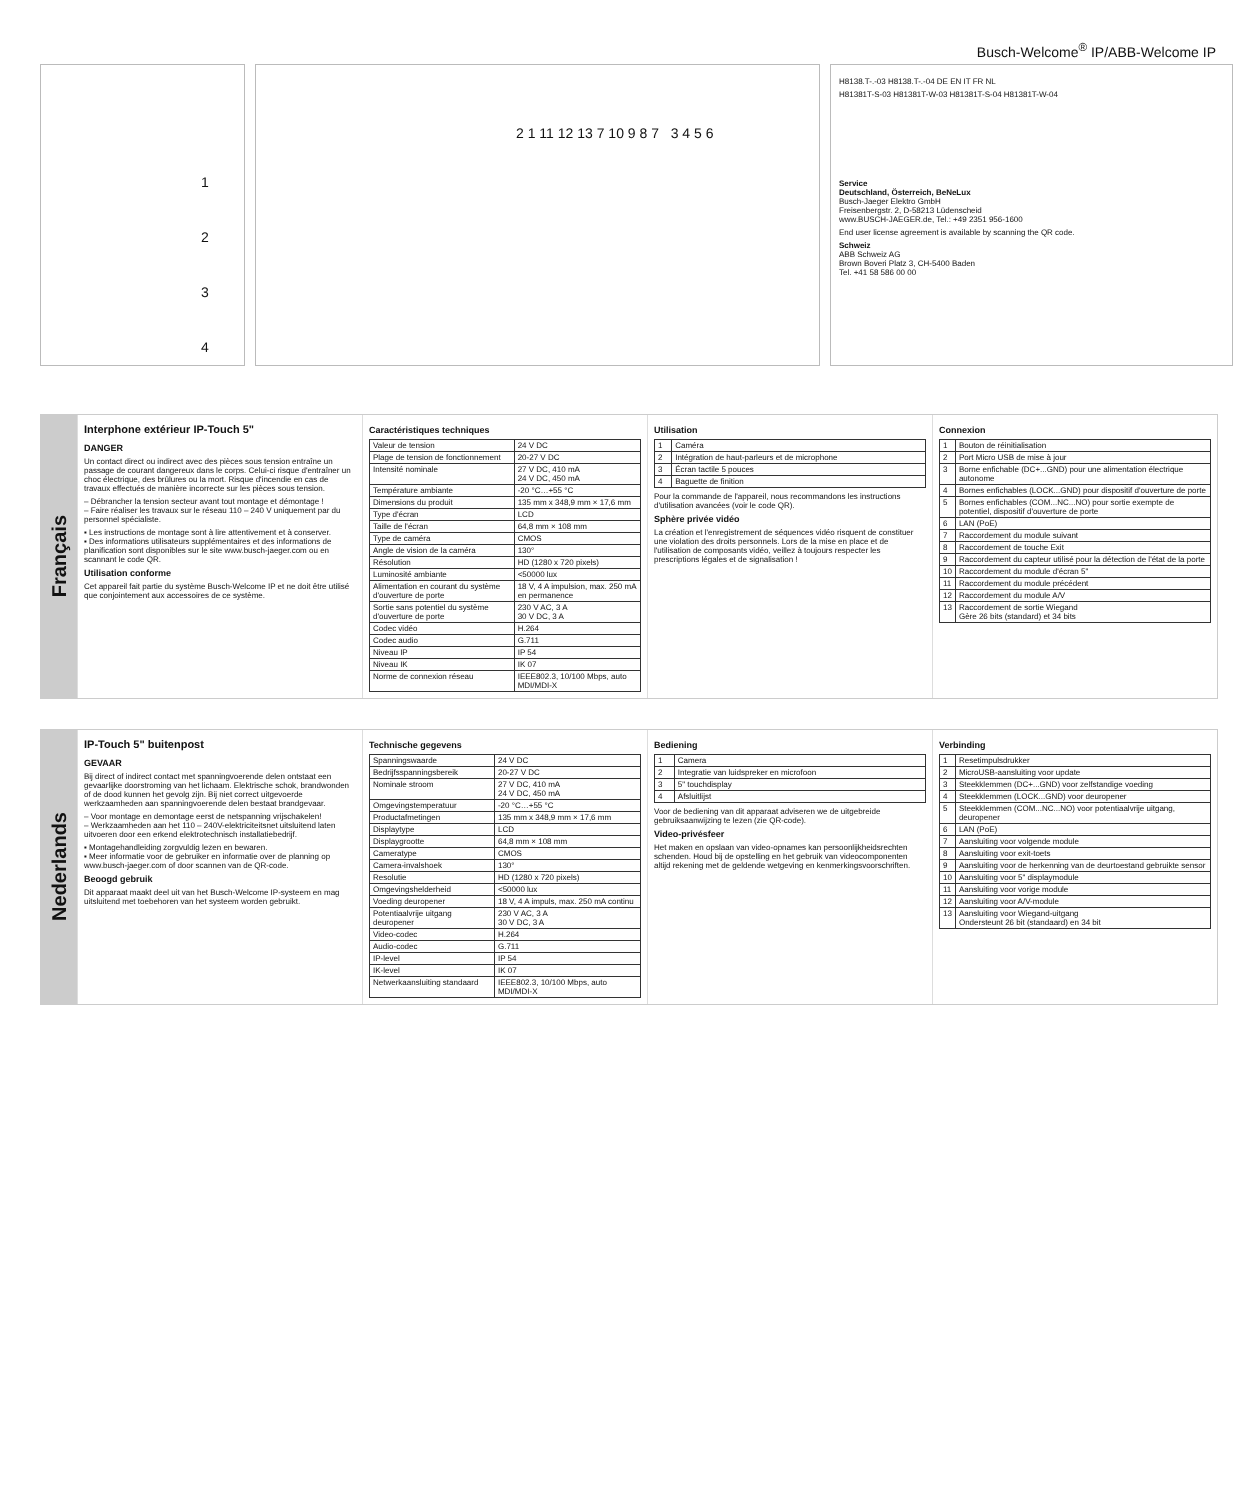Busch-Welcome<sup>®</sup> IP/ABB-Welcome IP
1
2
3
4
2 1 11 12 13 7 10 9 8 7 3 4 5 6
H8138.T-.-03 H8138.T-.-04 DE EN IT FR NL
H81381T-S-03 H81381T-W-03 H81381T-S-04 H81381T-W-04
Service
Deutschland, Österreich, BeNeLux
Busch-Jaeger Elektro GmbH
Freisenbergstr. 2, D-58213 Lüdenscheid
www.BUSCH-JAEGER.de, Tel.: +49 2351 956-1600
End user license agreement is available by scanning the QR code.
Schweiz
ABB Schweiz AG
Brown Boveri Platz 3, CH-5400 Baden
Tel. +41 58 586 00 00
Français
Interphone extérieur IP-Touch 5"
DANGER
Un contact direct ou indirect avec des pièces sous tension entraîne un passage de courant dangereux dans le corps. Celui-ci risque d'entraîner un choc électrique, des brûlures ou la mort. Risque d'incendie en cas de travaux effectués de manière incorrecte sur les pièces sous tension.
– Débrancher la tension secteur avant tout montage et démontage !
– Faire réaliser les travaux sur le réseau 110 – 240 V uniquement par du personnel spécialiste.
▪ Les instructions de montage sont à lire attentivement et à conserver.
▪ Des informations utilisateurs supplémentaires et des informations de planification sont disponibles sur le site www.busch-jaeger.com ou en scannant le code QR.
Utilisation conforme
Cet appareil fait partie du système Busch-Welcome IP et ne doit être utilisé que conjointement aux accessoires de ce système.
Caractéristiques techniques
| Valeur de tension | 24 V DC |
| Plage de tension de fonctionnement | 20-27 V DC |
| Intensité nominale | 27 V DC, 410 mA 24 V DC, 450 mA |
| Température ambiante | -20 °C…+55 °C |
| Dimensions du produit | 135 mm x 348,9 mm × 17,6 mm |
| Type d'écran | LCD |
| Taille de l'écran | 64,8 mm × 108 mm |
| Type de caméra | CMOS |
| Angle de vision de la caméra | 130° |
| Résolution | HD (1280 x 720 pixels) |
| Luminosité ambiante | <50000 lux |
| Alimentation en courant du système d'ouverture de porte | 18 V, 4 A impulsion, max. 250 mA en permanence |
| Sortie sans potentiel du système d'ouverture de porte | 230 V AC, 3 A 30 V DC, 3 A |
| Codec vidéo | H.264 |
| Codec audio | G.711 |
| Niveau IP | IP 54 |
| Niveau IK | IK 07 |
| Norme de connexion réseau | IEEE802.3, 10/100 Mbps, auto MDI/MDI-X |
Utilisation
| 1 | Caméra |
| 2 | Intégration de haut-parleurs et de microphone |
| 3 | Écran tactile 5 pouces |
| 4 | Baguette de finition |
Pour la commande de l'appareil, nous recommandons les instructions d'utilisation avancées (voir le code QR).
Sphère privée vidéo
La création et l'enregistrement de séquences vidéo risquent de constituer une violation des droits personnels. Lors de la mise en place et de l'utilisation de composants vidéo, veillez à toujours respecter les prescriptions légales et de signalisation !
Connexion
| 1 | Bouton de réinitialisation |
| 2 | Port Micro USB de mise à jour |
| 3 | Borne enfichable (DC+...GND) pour une alimentation électrique autonome |
| 4 | Bornes enfichables (LOCK...GND) pour dispositif d'ouverture de porte |
| 5 | Bornes enfichables (COM...NC...NO) pour sortie exempte de potentiel, dispositif d'ouverture de porte |
| 6 | LAN (PoE) |
| 7 | Raccordement du module suivant |
| 8 | Raccordement de touche Exit |
| 9 | Raccordement du capteur utilisé pour la détection de l'état de la porte |
| 10 | Raccordement du module d'écran 5" |
| 11 | Raccordement du module précédent |
| 12 | Raccordement du module A/V |
| 13 | Raccordement de sortie Wiegand Gère 26 bits (standard) et 34 bits |
Nederlands
IP-Touch 5" buitenpost
GEVAAR
Bij direct of indirect contact met spanningvoerende delen ontstaat een gevaarlijke doorstroming van het lichaam. Elektrische schok, brandwonden of de dood kunnen het gevolg zijn. Bij niet correct uitgevoerde werkzaamheden aan spanningvoerende delen bestaat brandgevaar.
– Voor montage en demontage eerst de netspanning vrijschakelen!
– Werkzaamheden aan het 110 – 240V-elektriciteitsnet uitsluitend laten uitvoeren door een erkend elektrotechnisch installatiebedrijf.
▪ Montagehandleiding zorgvuldig lezen en bewaren.
▪ Meer informatie voor de gebruiker en informatie over de planning op www.busch-jaeger.com of door scannen van de QR-code.
Beoogd gebruik
Dit apparaat maakt deel uit van het Busch-Welcome IP-systeem en mag uitsluitend met toebehoren van het systeem worden gebruikt.
Technische gegevens
| Spanningswaarde | 24 V DC |
| Bedrijfsspanningsbereik | 20-27 V DC |
| Nominale stroom | 27 V DC, 410 mA 24 V DC, 450 mA |
| Omgevingstemperatuur | -20 °C…+55 °C |
| Productafmetingen | 135 mm x 348,9 mm × 17,6 mm |
| Displaytype | LCD |
| Displaygrootte | 64,8 mm × 108 mm |
| Cameratype | CMOS |
| Camera-invalshoek | 130° |
| Resolutie | HD (1280 x 720 pixels) |
| Omgevingshelderheid | <50000 lux |
| Voeding deuropener | 18 V, 4 A impuls, max. 250 mA continu |
| Potentiaalvrije uitgang deuropener | 230 V AC, 3 A 30 V DC, 3 A |
| Video-codec | H.264 |
| Audio-codec | G.711 |
| IP-level | IP 54 |
| IK-level | IK 07 |
| Netwerkaansluiting standaard | IEEE802.3, 10/100 Mbps, auto MDI/MDI-X |
Bediening
| 1 | Camera |
| 2 | Integratie van luidspreker en microfoon |
| 3 | 5" touchdisplay |
| 4 | Afsluitlijst |
Voor de bediening van dit apparaat adviseren we de uitgebreide gebruiksaanwijzing te lezen (zie QR-code).
Video-privésfeer
Het maken en opslaan van video-opnames kan persoonlijkheidsrechten schenden. Houd bij de opstelling en het gebruik van videocomponenten altijd rekening met de geldende wetgeving en kenmerkingsvoorschriften.
Verbinding
| 1 | Resetimpulsdrukker |
| 2 | MicroUSB-aansluiting voor update |
| 3 | Steekklemmen (DC+...GND) voor zelfstandige voeding |
| 4 | Steekklemmen (LOCK...GND) voor deuropener |
| 5 | Steekklemmen (COM...NC...NO) voor potentiaalvrije uitgang, deuropener |
| 6 | LAN (PoE) |
| 7 | Aansluiting voor volgende module |
| 8 | Aansluiting voor exit-toets |
| 9 | Aansluiting voor de herkenning van de deurtoestand gebruikte sensor |
| 10 | Aansluiting voor 5" displaymodule |
| 11 | Aansluiting voor vorige module |
| 12 | Aansluiting voor A/V-module |
| 13 | Aansluiting voor Wiegand-uitgang Ondersteunt 26 bit (standaard) en 34 bit |